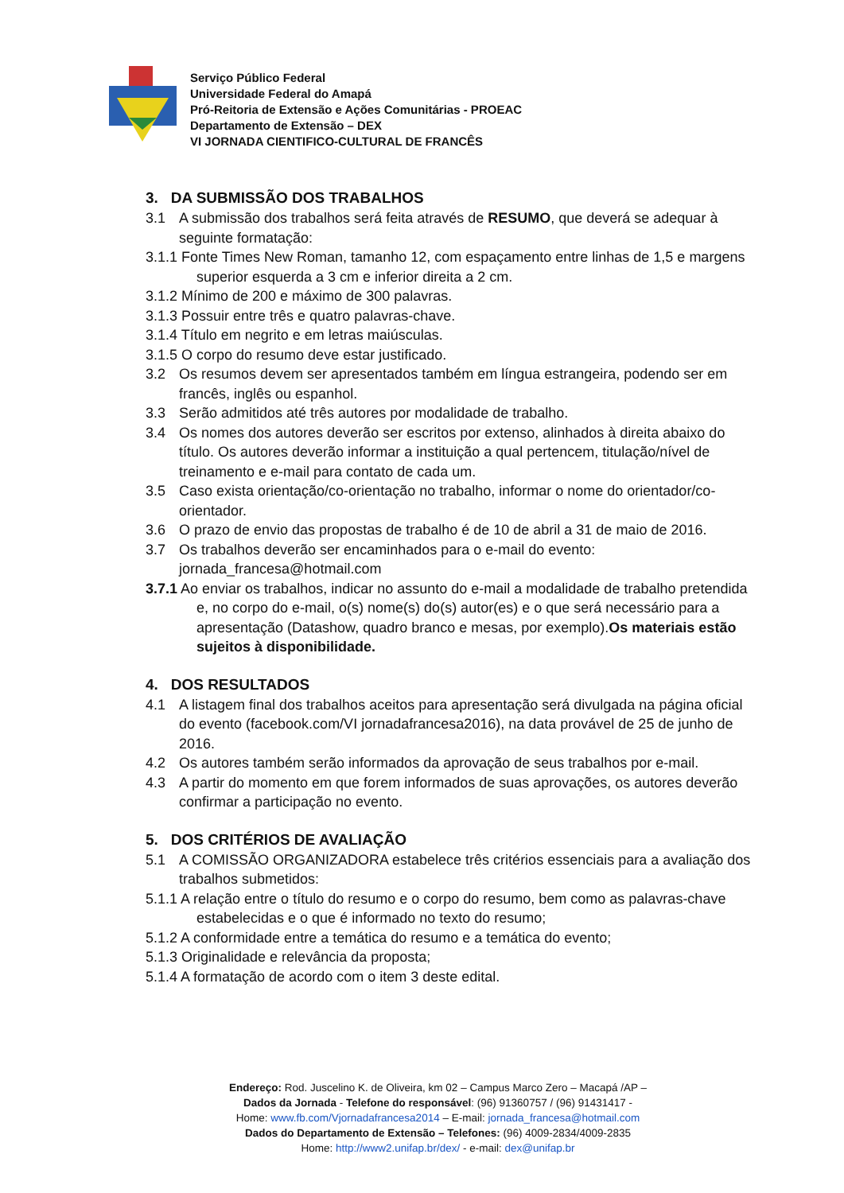Serviço Público Federal
Universidade Federal do Amapá
Pró-Reitoria de Extensão e Ações Comunitárias - PROEAC
Departamento de Extensão – DEX
VI JORNADA CIENTIFICO-CULTURAL DE FRANCÊS
3. DA SUBMISSÃO DOS TRABALHOS
3.1 A submissão dos trabalhos será feita através de RESUMO, que deverá se adequar à seguinte formatação:
3.1.1 Fonte Times New Roman, tamanho 12, com espaçamento entre linhas de 1,5 e margens superior esquerda a 3 cm e inferior direita a 2 cm.
3.1.2 Mínimo de 200 e máximo de 300 palavras.
3.1.3 Possuir entre três e quatro palavras-chave.
3.1.4 Título em negrito e em letras maiúsculas.
3.1.5 O corpo do resumo deve estar justificado.
3.2 Os resumos devem ser apresentados também em língua estrangeira, podendo ser em francês, inglês ou espanhol.
3.3 Serão admitidos até três autores por modalidade de trabalho.
3.4 Os nomes dos autores deverão ser escritos por extenso, alinhados à direita abaixo do título. Os autores deverão informar a instituição a qual pertencem, titulação/nível de treinamento e e-mail para contato de cada um.
3.5 Caso exista orientação/co-orientação no trabalho, informar o nome do orientador/co-orientador.
3.6 O prazo de envio das propostas de trabalho é de 10 de abril a 31 de maio de 2016.
3.7 Os trabalhos deverão ser encaminhados para o e-mail do evento: jornada_francesa@hotmail.com
3.7.1 Ao enviar os trabalhos, indicar no assunto do e-mail a modalidade de trabalho pretendida e, no corpo do e-mail, o(s) nome(s) do(s) autor(es) e o que será necessário para a apresentação (Datashow, quadro branco e mesas, por exemplo).Os materiais estão sujeitos à disponibilidade.
4. DOS RESULTADOS
4.1 A listagem final dos trabalhos aceitos para apresentação será divulgada na página oficial do evento (facebook.com/VI jornadafrancesa2016), na data provável de 25 de junho de 2016.
4.2 Os autores também serão informados da aprovação de seus trabalhos por e-mail.
4.3 A partir do momento em que forem informados de suas aprovações, os autores deverão confirmar a participação no evento.
5. DOS CRITÉRIOS DE AVALIAÇÃO
5.1 A COMISSÃO ORGANIZADORA estabelece três critérios essenciais para a avaliação dos trabalhos submetidos:
5.1.1 A relação entre o título do resumo e o corpo do resumo, bem como as palavras-chave estabelecidas e o que é informado no texto do resumo;
5.1.2 A conformidade entre a temática do resumo e a temática do evento;
5.1.3 Originalidade e relevância da proposta;
5.1.4 A formatação de acordo com o item 3 deste edital.
Endereço: Rod. Juscelino K. de Oliveira, km 02 – Campus Marco Zero – Macapá /AP –
Dados da Jornada - Telefone do responsável: (96) 91360757 / (96) 91431417 -
Home: www.fb.com/Vjornadafrancesa2014 – E-mail: jornada_francesa@hotmail.com
Dados do Departamento de Extensão – Telefones: (96) 4009-2834/4009-2835
Home: http://www2.unifap.br/dex/ - e-mail: dex@unifap.br